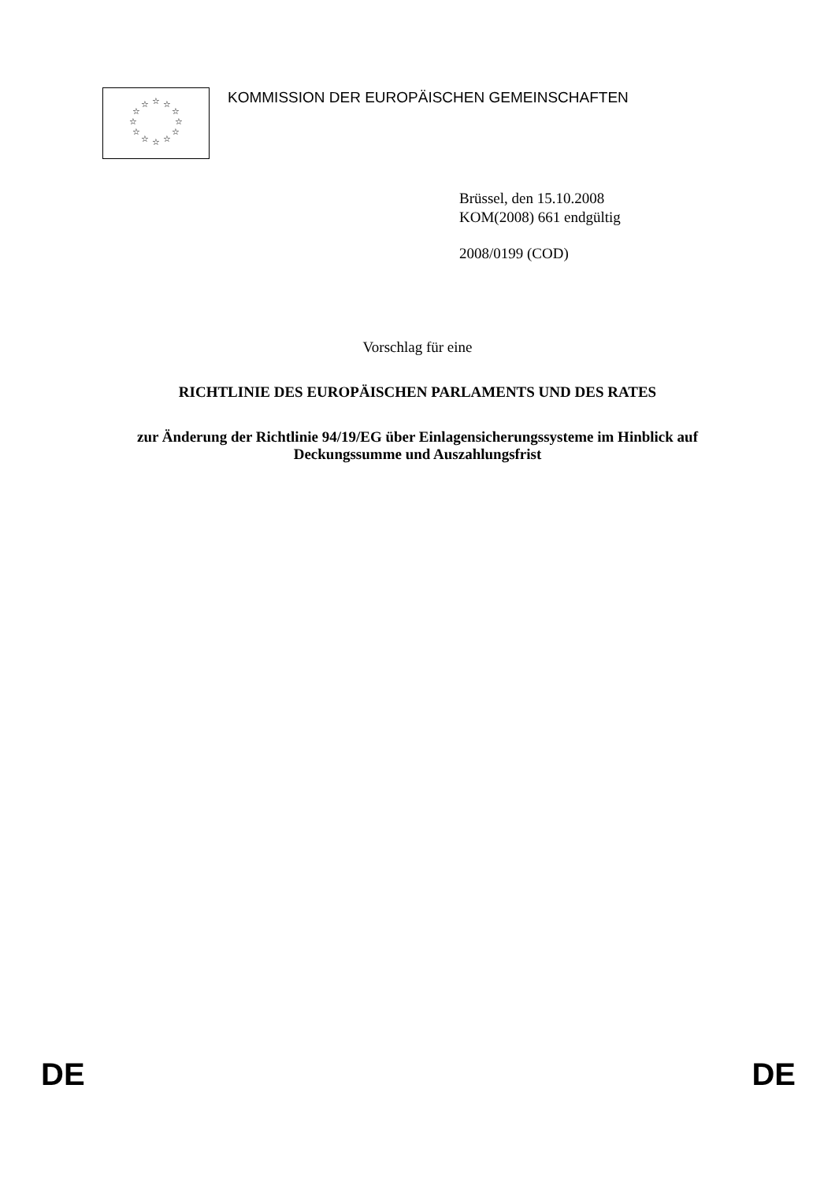☆
☆
☆
☆
☆
☆
☆
☆
☆
☆
☆
☆
KOMMISSION DER EUROPÄISCHEN GEMEINSCHAFTEN
Brüssel, den 15.10.2008
KOM(2008) 661 endgültig
2008/0199 (COD)
Vorschlag für eine
RICHTLINIE DES EUROPÄISCHEN PARLAMENTS UND DES RATES
zur Änderung der Richtlinie 94/19/EG über Einlagensicherungssysteme im Hinblick auf Deckungssumme und Auszahlungsfrist
DE DE